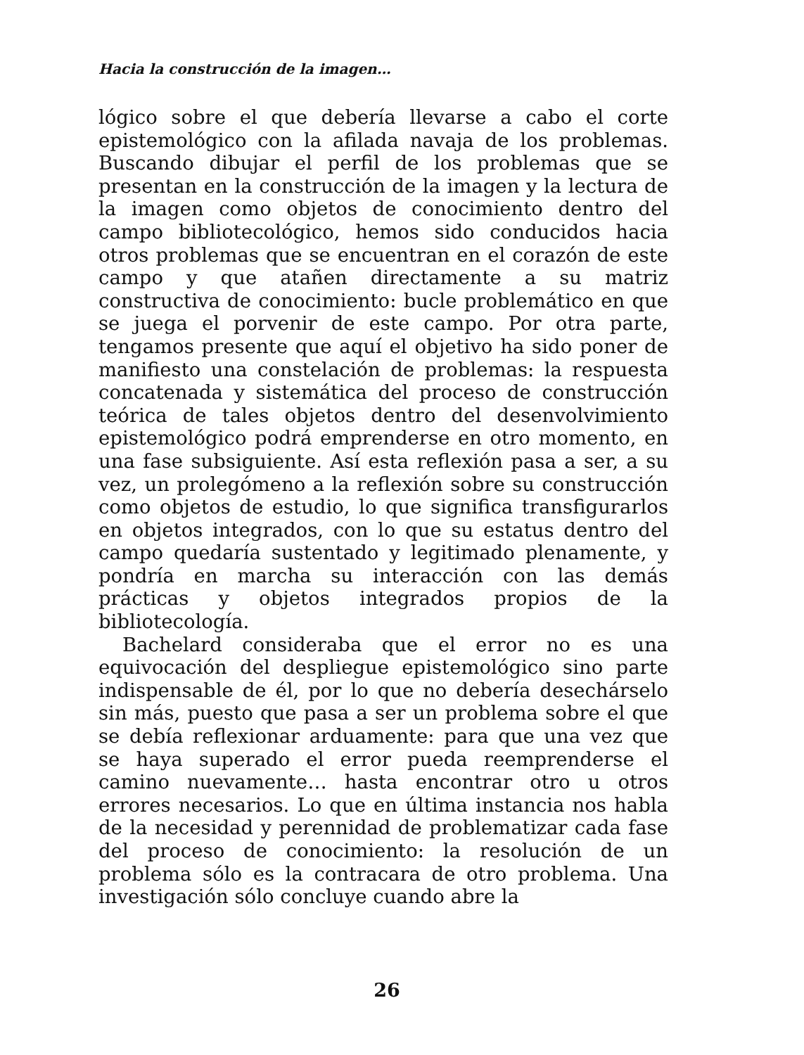Hacia la construcción de la imagen…
lógico sobre el que debería llevarse a cabo el corte epistemológico con la afilada navaja de los problemas. Buscando dibujar el perfil de los problemas que se presentan en la construcción de la imagen y la lectura de la imagen como objetos de conocimiento dentro del campo bibliotecológico, hemos sido conducidos hacia otros problemas que se encuentran en el corazón de este campo y que atañen directamente a su matriz constructiva de conocimiento: bucle problemático en que se juega el porvenir de este campo. Por otra parte, tengamos presente que aquí el objetivo ha sido poner de manifiesto una constelación de problemas: la respuesta concatenada y sistemática del proceso de construcción teórica de tales objetos dentro del desenvolvimiento epistemológico podrá emprenderse en otro momento, en una fase subsiguiente. Así esta reflexión pasa a ser, a su vez, un prolegómeno a la reflexión sobre su construcción como objetos de estudio, lo que significa transfigurarlos en objetos integrados, con lo que su estatus dentro del campo quedaría sustentado y legitimado plenamente, y pondría en marcha su interacción con las demás prácticas y objetos integrados propios de la bibliotecología.
Bachelard consideraba que el error no es una equivocación del despliegue epistemológico sino parte indispensable de él, por lo que no debería desechárselo sin más, puesto que pasa a ser un problema sobre el que se debía reflexionar arduamente: para que una vez que se haya superado el error pueda reemprenderse el camino nuevamente… hasta encontrar otro u otros errores necesarios. Lo que en última instancia nos habla de la necesidad y perennidad de problematizar cada fase del proceso de conocimiento: la resolución de un problema sólo es la contracara de otro problema. Una investigación sólo concluye cuando abre la
26